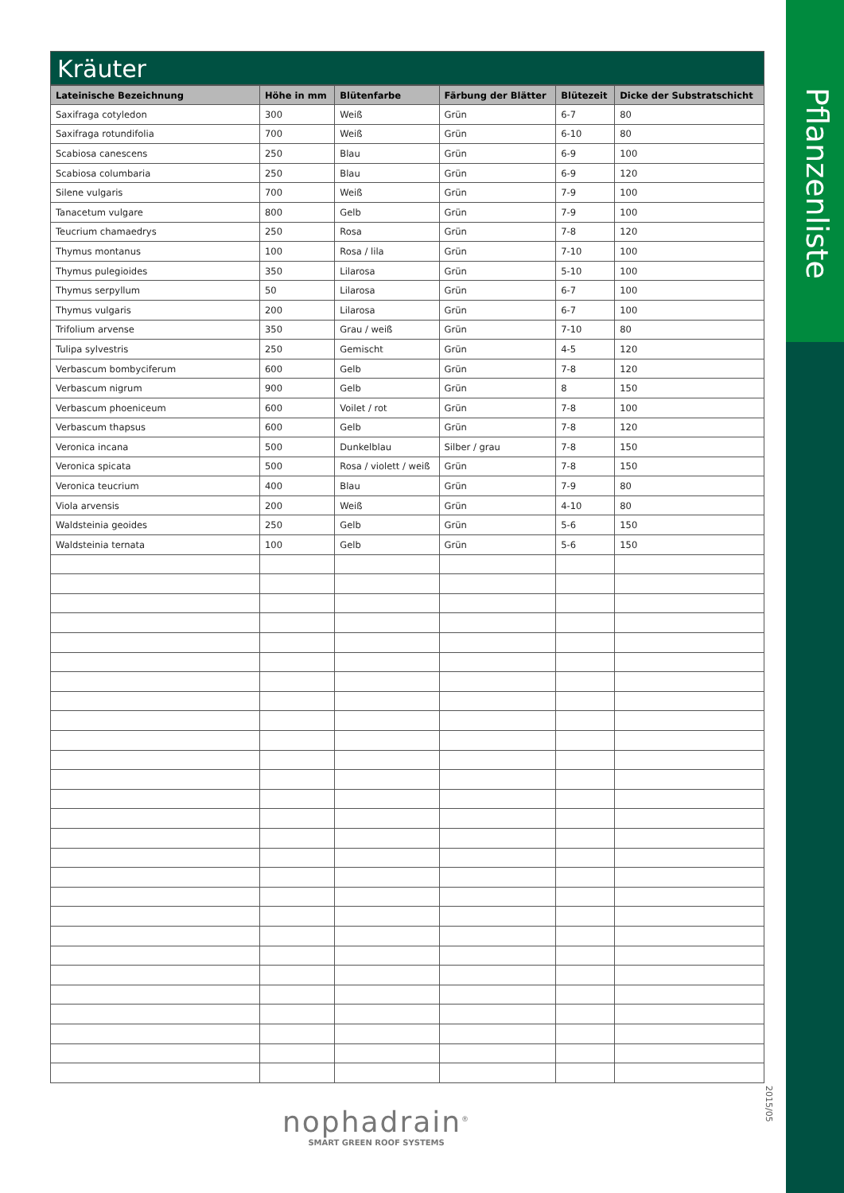Pflanzenliste
2015/05
Kräuter
| Lateinische Bezeichnung | Höhe in mm | Blütenfarbe | Färbung der Blätter | Blütezeit | Dicke der Substratschicht |
| --- | --- | --- | --- | --- | --- |
| Saxifraga cotyledon | 300 | Weiß | Grün | 6-7 | 80 |
| Saxifraga rotundifolia | 700 | Weiß | Grün | 6-10 | 80 |
| Scabiosa canescens | 250 | Blau | Grün | 6-9 | 100 |
| Scabiosa columbaria | 250 | Blau | Grün | 6-9 | 120 |
| Silene vulgaris | 700 | Weiß | Grün | 7-9 | 100 |
| Tanacetum vulgare | 800 | Gelb | Grün | 7-9 | 100 |
| Teucrium chamaedrys | 250 | Rosa | Grün | 7-8 | 120 |
| Thymus montanus | 100 | Rosa / lila | Grün | 7-10 | 100 |
| Thymus pulegioides | 350 | Lilarosa | Grün | 5-10 | 100 |
| Thymus serpyllum | 50 | Lilarosa | Grün | 6-7 | 100 |
| Thymus vulgaris | 200 | Lilarosa | Grün | 6-7 | 100 |
| Trifolium arvense | 350 | Grau / weiß | Grün | 7-10 | 80 |
| Tulipa sylvestris | 250 | Gemischt | Grün | 4-5 | 120 |
| Verbascum bombyciferum | 600 | Gelb | Grün | 7-8 | 120 |
| Verbascum nigrum | 900 | Gelb | Grün | 8 | 150 |
| Verbascum phoeniceum | 600 | Voilet / rot | Grün | 7-8 | 100 |
| Verbascum thapsus | 600 | Gelb | Grün | 7-8 | 120 |
| Veronica incana | 500 | Dunkelblau | Silber / grau | 7-8 | 150 |
| Veronica spicata | 500 | Rosa / violett / weiß | Grün | 7-8 | 150 |
| Veronica teucrium | 400 | Blau | Grün | 7-9 | 80 |
| Viola arvensis | 200 | Weiß | Grün | 4-10 | 80 |
| Waldsteinia geoides | 250 | Gelb | Grün | 5-6 | 150 |
| Waldsteinia ternata | 100 | Gelb | Grün | 5-6 | 150 |
nophadrain<sup>®</sup>
SMART GREEN ROOF SYSTEMS